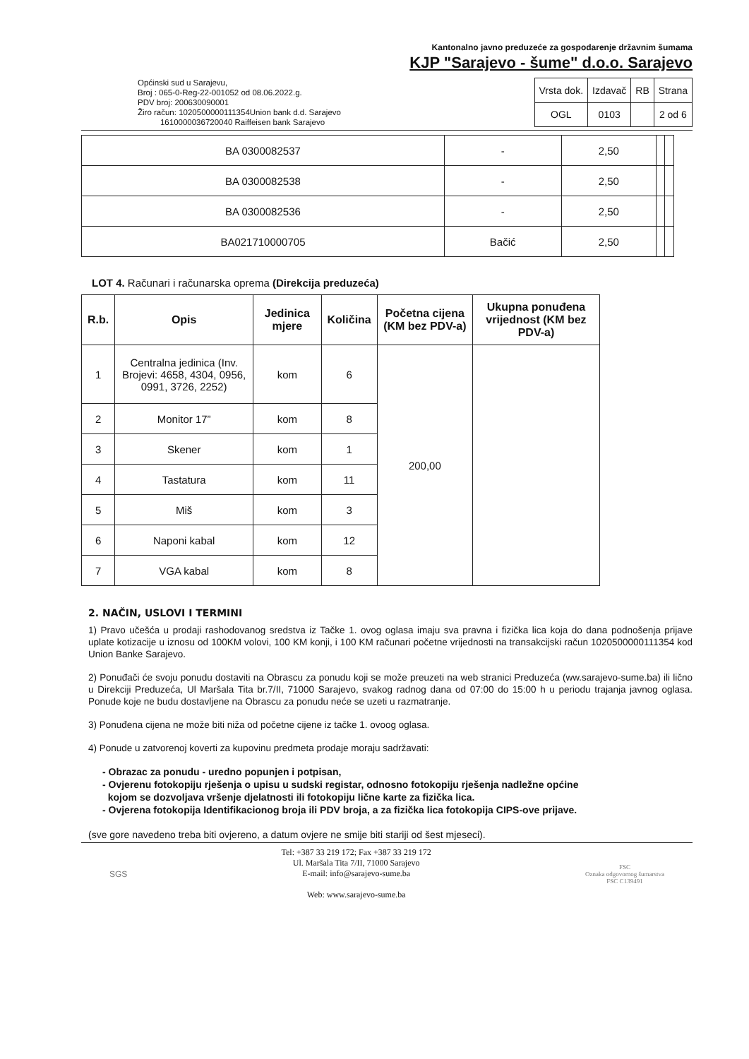Kantonalno javno preduzeće za gospodarenje državnim šumama
KJP "Sarajevo - šume" d.o.o. Sarajevo
Općinski sud u Sarajevu,
Broj : 065-0-Reg-22-001052 od 08.06.2022.g.
PDV broj: 200630090001
Žiro račun: 1020500000111354Union bank d.d. Sarajevo
1610000036720040 Raiffeisen bank Sarajevo
| Vrsta dok. | Izdavač | RB | Strana |
| OGL | 0103 | | 2 od 6 |
| BA 0300082537 | - | 2,50 | | |
| BA 0300082538 | - | 2,50 | | |
| BA 0300082536 | - | 2,50 | | |
| BA021710000705 | Bačić | 2,50 | | |
LOT 4. Računari i računarska oprema (Direkcija preduzeća)
| R.b. | Opis | Jedinica mjere | Količina | Početna cijena (KM bez PDV-a) | Ukupna ponuđena vrijednost (KM bez PDV-a) |
| --- | --- | --- | --- | --- | --- |
| 1 | Centralna jedinica (Inv. Brojevi: 4658, 4304, 0956, 0991, 3726, 2252) | kom | 6 | 200,00 | |
| 2 | Monitor 17” | kom | 8 | | |
| 3 | Skener | kom | 1 | | |
| 4 | Tastatura | kom | 11 | | |
| 5 | Miš | kom | 3 | | |
| 6 | Naponi kabal | kom | 12 | | |
| 7 | VGA kabal | kom | 8 | | |
2. NAČIN, USLOVI I TERMINI
1) Pravo učešća u prodaji rashodovanog sredstva iz Tačke 1. ovog oglasa imaju sva pravna i fizička lica koja do dana podnošenja prijave uplate kotizacije u iznosu od 100KM volovi, 100 KM konji, i 100 KM računari početne vrijednosti na transakcijski račun 1020500000111354 kod Union Banke Sarajevo.
2) Ponuđači će svoju ponudu dostaviti na Obrascu za ponudu koji se može preuzeti na web stranici Preduzeća (ww.sarajevo-sume.ba) ili lično u Direkciji Preduzeća, Ul Maršala Tita br.7/II, 71000 Sarajevo, svakog radnog dana od 07:00 do 15:00 h u periodu trajanja javnog oglasa. Ponude koje ne budu dostavljene na Obrascu za ponudu neće se uzeti u razmatranje.
3) Ponuđena cijena ne može biti niža od početne cijene iz tačke 1. ovoog oglasa.
4) Ponude u zatvorenoj koverti za kupovinu predmeta prodaje moraju sadržavati:
- Obrazac za ponudu - uredno popunjen i potpisan,
- Ovjerenu fotokopiju rješenja o upisu u sudski registar, odnosno fotokopiju rješenja nadležne općine
kojom se dozvoljava vršenje djelatnosti ili fotokopiju lične karte za fizička lica.
- Ovjerena fotokopija Identifikacionog broja ili PDV broja, a za fizička lica fotokopija CIPS-ove prijave.
(sve gore navedeno treba biti ovjereno, a datum ovjere ne smije biti stariji od šest mjeseci).
SGS
Tel: +387 33 219 172; Fax +387 33 219 172
Ul. Maršala Tita 7/II, 71000 Sarajevo
E-mail: info@sarajevo-sume.ba
Web: www.sarajevo-sume.ba
FSC
Oznaka odgovornog šumarstva
FSC C139491